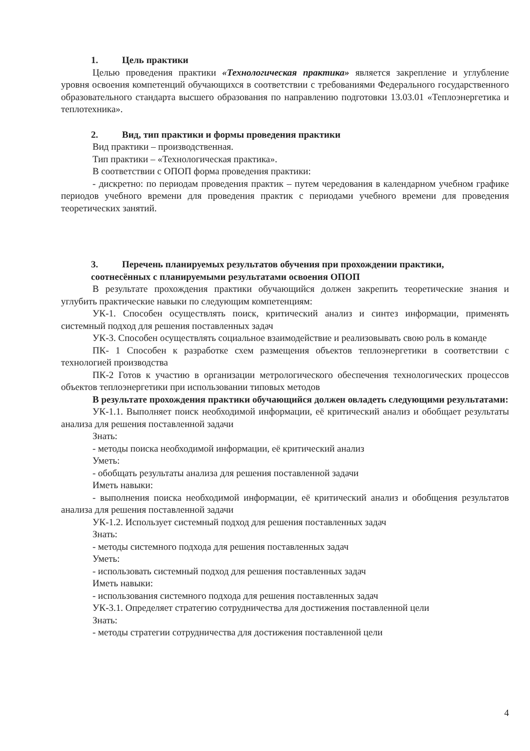1. Цель практики
Целью проведения практики «Технологическая практика» является закрепление и углубление уровня освоения компетенций обучающихся в соответствии с требованиями Федерального государственного образовательного стандарта высшего образования по направлению подготовки 13.03.01 «Теплоэнергетика и теплотехника».
2. Вид, тип практики и формы проведения практики
Вид практики – производственная.
Тип практики – «Технологическая практика».
В соответствии с ОПОП форма проведения практики:
- дискретно: по периодам проведения практик – путем чередования в календарном учебном графике периодов учебного времени для проведения практик с периодами учебного времени для проведения теоретических занятий.
3. Перечень планируемых результатов обучения при прохождении практики,
соотнесённых с планируемыми результатами освоения ОПОП
В результате прохождения практики обучающийся должен закрепить теоретические знания и углубить практические навыки по следующим компетенциям:
УК-1. Способен осуществлять поиск, критический анализ и синтез информации, применять системный подход для решения поставленных задач
УК-3. Способен осуществлять социальное взаимодействие и реализовывать свою роль в команде
ПК- 1 Способен к разработке схем размещения объектов теплоэнергетики в соответствии с технологией производства
ПК-2 Готов к участию в организации метрологического обеспечения технологических процессов объектов теплоэнергетики при использовании типовых методов
В результате прохождения практики обучающийся должен овладеть следующими результатами:
УК-1.1. Выполняет поиск необходимой информации, её критический анализ и обобщает результаты анализа для решения поставленной задачи
Знать:
- методы поиска необходимой информации, её критический анализ
Уметь:
- обобщать результаты анализа для решения поставленной задачи
Иметь навыки:
- выполнения поиска необходимой информации, её критический анализ и обобщения результатов анализа для решения поставленной задачи
УК-1.2. Использует системный подход для решения поставленных задач
Знать:
- методы системного подхода для решения поставленных задач
Уметь:
- использовать системный подход для решения поставленных задач
Иметь навыки:
- использования системного подхода для решения поставленных задач
УК-3.1. Определяет стратегию сотрудничества для достижения поставленной цели
Знать:
- методы стратегии сотрудничества для достижения поставленной цели
4